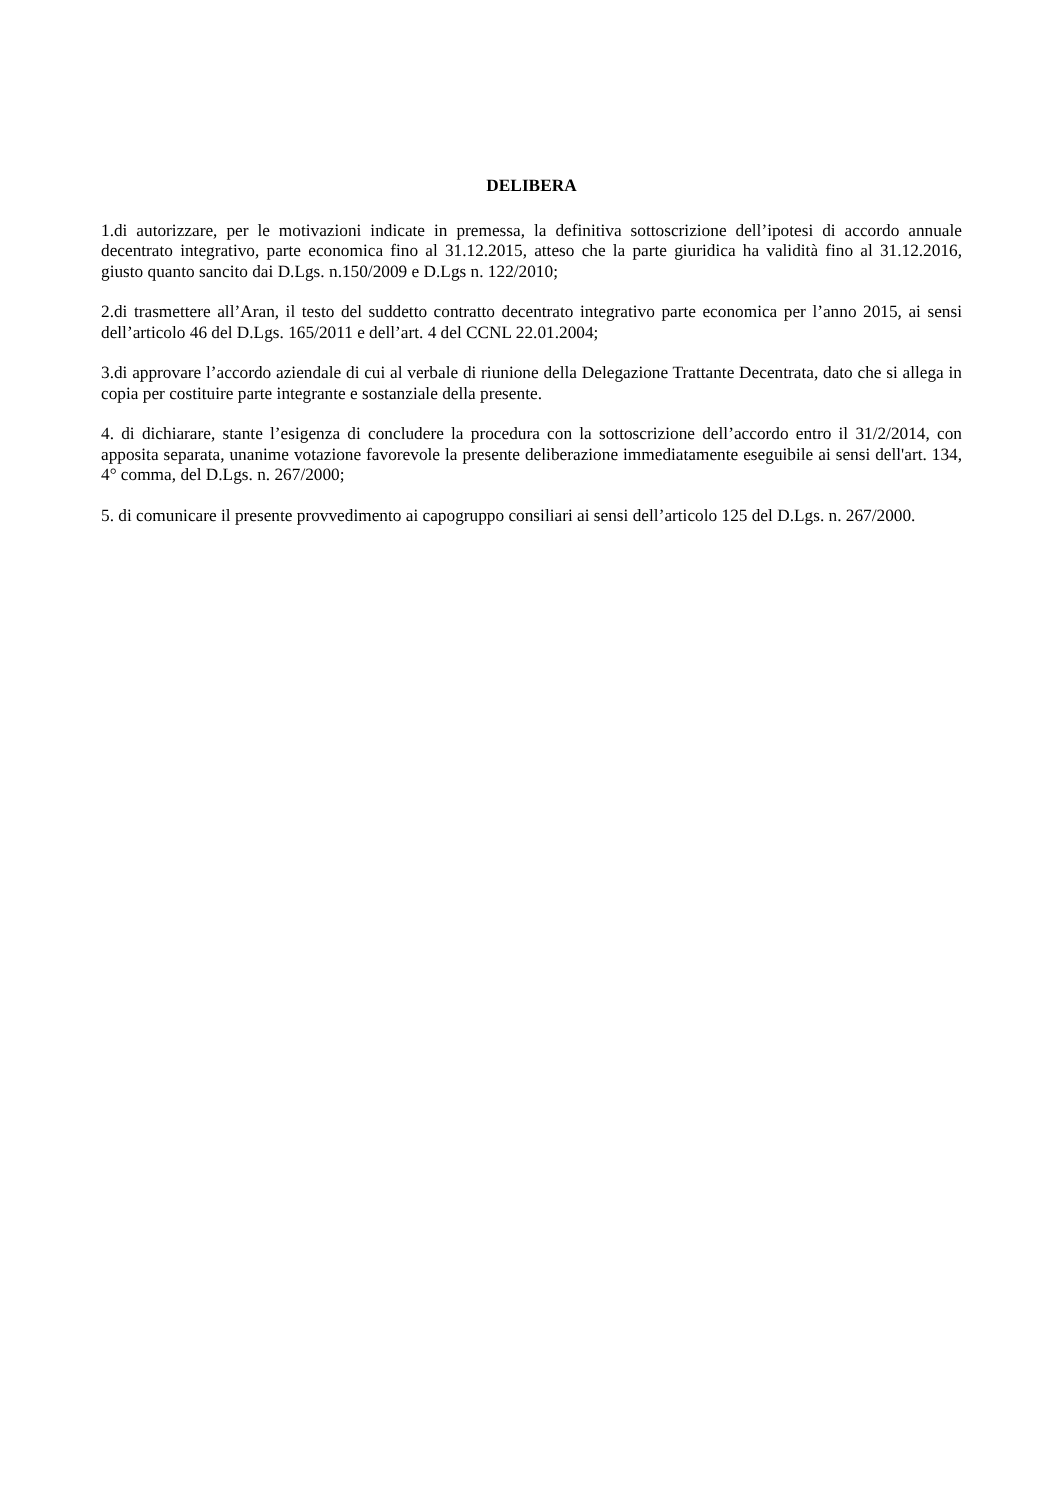DELIBERA
1.di autorizzare, per le motivazioni indicate in premessa, la definitiva sottoscrizione dell’ipotesi di accordo annuale decentrato integrativo, parte economica fino al 31.12.2015, atteso che la parte giuridica ha validità fino al 31.12.2016, giusto quanto sancito dai D.Lgs. n.150/2009 e D.Lgs n. 122/2010;
2.di trasmettere all’Aran, il testo del suddetto contratto decentrato integrativo parte economica per l’anno 2015, ai sensi dell’articolo 46 del D.Lgs. 165/2011 e dell’art. 4 del CCNL 22.01.2004;
3.di approvare l’accordo aziendale di cui al verbale di riunione della Delegazione Trattante Decentrata, dato che si allega in copia per costituire parte integrante e sostanziale della presente.
4. di dichiarare, stante l’esigenza di concludere la procedura con la sottoscrizione dell’accordo entro il 31/2/2014, con apposita separata, unanime votazione favorevole la presente deliberazione immediatamente eseguibile ai sensi dell'art. 134, 4° comma, del D.Lgs. n. 267/2000;
5. di comunicare il presente provvedimento ai capogruppo consiliari ai sensi dell’articolo 125 del D.Lgs. n. 267/2000.